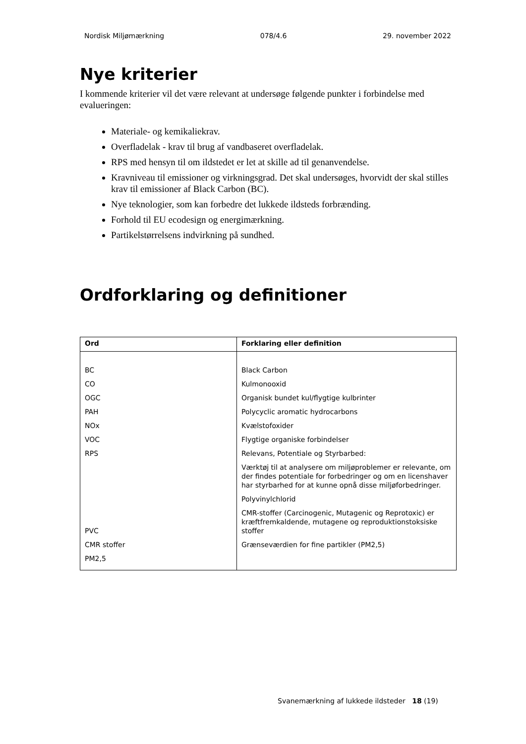Nordisk Miljømærkning 078/4.6 29. november 2022
Nye kriterier
I kommende kriterier vil det være relevant at undersøge følgende punkter i forbindelse med evalueringen:
Materiale- og kemikaliekrav.
Overfladelak - krav til brug af vandbaseret overfladelak.
RPS med hensyn til om ildstedet er let at skille ad til genanvendelse.
Kravniveau til emissioner og virkningsgrad. Det skal undersøges, hvorvidt der skal stilles krav til emissioner af Black Carbon (BC).
Nye teknologier, som kan forbedre det lukkede ildsteds forbrænding.
Forhold til EU ecodesign og energimærkning.
Partikelstørrelsens indvirkning på sundhed.
Ordforklaring og definitioner
| Ord | Forklaring eller definition |
| --- | --- |
| BC CO OGC PAH NOx VOC RPS PVC CMR stoffer PM2,5 | Black Carbon Kulmonooxid Organisk bundet kul/flygtige kulbrinter Polycyclic aromatic hydrocarbons Kvælstofoxider Flygtige organiske forbindelser Relevans, Potentiale og Styrbarbed: Værktøj til at analysere om miljøproblemer er relevante, om der findes potentiale for forbedringer og om en licenshaver har styrbarhed for at kunne opnå disse miljøforbedringer. Polyvinylchlorid CMR-stoffer (Carcinogenic, Mutagenic og Reprotoxic) er kræftfremkaldende, mutagene og reproduktionstoksiske stoffer Grænseværdien for fine partikler (PM2,5) |
Svanemærkning af lukkede ildsteder 18 (19)